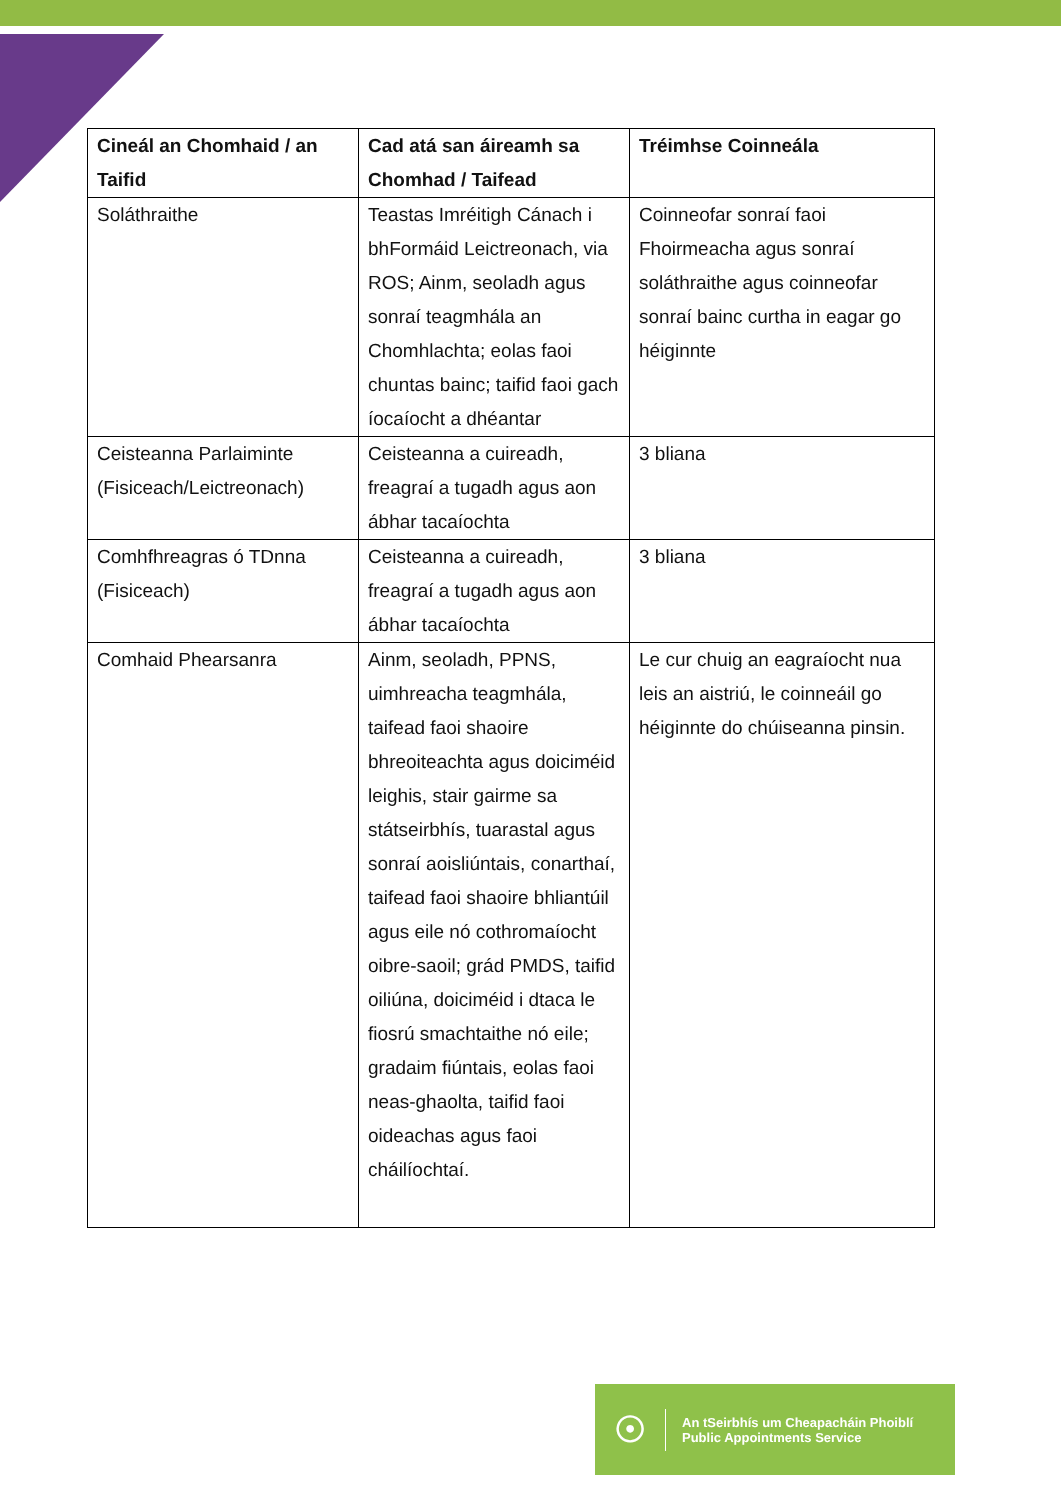| Cineál an Chomhaid / an Taifid | Cad atá san áireamh sa Chomhad / Taifead | Tréimhse Coinneála |
| --- | --- | --- |
| Soláthraithe | Teastas Imréitigh Cánach i bhFormáid Leictreonach, via ROS; Ainm, seoladh agus sonraí teagmhála an Chomhlachta; eolas faoi chuntas bainc; taifid faoi gach íocaíocht a dhéantar | Coinneofar sonraí faoi Fhoirmeacha agus sonraí soláthraithe agus coinneofar sonraí bainc curtha in eagar go héiginnte |
| Ceisteanna Parlaiminte (Fisiceach/Leictreonach) | Ceisteanna a cuireadh, freagraí a tugadh agus aon ábhar tacaíochta | 3 bliana |
| Comhfhreagras ó TDnna (Fisiceach) | Ceisteanna a cuireadh, freagraí a tugadh agus aon ábhar tacaíochta | 3 bliana |
| Comhaid Phearsanra | Ainm, seoladh, PPNS, uimhreacha teagmhála, taifead faoi shaoire bhreoiteachta agus doiciméid leighis, stair gairme sa státseirbhís, tuarastal agus sonraí aoisliúntais, conarthaí, taifead faoi shaoire bhliantúil agus eile nó cothromaíocht oibre-saoil; grád PMDS, taifid oiliúna, doiciméid i dtaca le fiosrú smachtaithe nó eile; gradaim fiúntais, eolas faoi neas-ghaolta, taifid faoi oideachas agus faoi cháilíochtaí. | Le cur chuig an eagraíocht nua leis an aistriú, le coinneáil go héiginnte do chúiseanna pinsin. |
☉
An tSeirbhís um Cheapacháin Phoiblí
Public Appointments Service